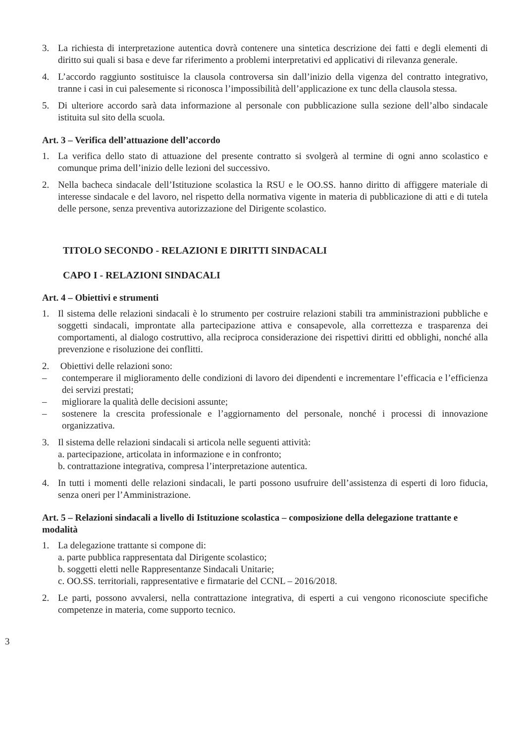3. La richiesta di interpretazione autentica dovrà contenere una sintetica descrizione dei fatti e degli elementi di diritto sui quali si basa e deve far riferimento a problemi interpretativi ed applicativi di rilevanza generale.
4. L’accordo raggiunto sostituisce la clausola controversa sin dall’inizio della vigenza del contratto integrativo, tranne i casi in cui palesemente si riconosca l’impossibilità dell’applicazione ex tunc della clausola stessa.
5. Di ulteriore accordo sarà data informazione al personale con pubblicazione sulla sezione dell’albo sindacale istituita sul sito della scuola.
Art. 3 – Verifica dell’attuazione dell’accordo
1. La verifica dello stato di attuazione del presente contratto si svolgerà al termine di ogni anno scolastico e comunque prima dell’inizio delle lezioni del successivo.
2. Nella bacheca sindacale dell’Istituzione scolastica la RSU e le OO.SS. hanno diritto di affiggere materiale di interesse sindacale e del lavoro, nel rispetto della normativa vigente in materia di pubblicazione di atti e di tutela delle persone, senza preventiva autorizzazione del Dirigente scolastico.
TITOLO SECONDO - RELAZIONI E DIRITTI SINDACALI
CAPO I - RELAZIONI SINDACALI
Art. 4 – Obiettivi e strumenti
1. Il sistema delle relazioni sindacali è lo strumento per costruire relazioni stabili tra amministrazioni pubbliche e soggetti sindacali, improntate alla partecipazione attiva e consapevole, alla correttezza e trasparenza dei comportamenti, al dialogo costruttivo, alla reciproca considerazione dei rispettivi diritti ed obblighi, nonché alla prevenzione e risoluzione dei conflitti.
2. Obiettivi delle relazioni sono:
– contemperare il miglioramento delle condizioni di lavoro dei dipendenti e incrementare l’efficacia e l’efficienza dei servizi prestati;
– migliorare la qualità delle decisioni assunte;
– sostenere la crescita professionale e l’aggiornamento del personale, nonché i processi di innovazione organizzativa.
3. Il sistema delle relazioni sindacali si articola nelle seguenti attività:
a. partecipazione, articolata in informazione e in confronto;
b. contrattazione integrativa, compresa l’interpretazione autentica.
4. In tutti i momenti delle relazioni sindacali, le parti possono usufruire dell’assistenza di esperti di loro fiducia, senza oneri per l’Amministrazione.
Art. 5 – Relazioni sindacali a livello di Istituzione scolastica – composizione della delegazione trattante e modalità
1. La delegazione trattante si compone di:
a. parte pubblica rappresentata dal Dirigente scolastico;
b. soggetti eletti nelle Rappresentanze Sindacali Unitarie;
c. OO.SS. territoriali, rappresentative e firmatarie del CCNL – 2016/2018.
2. Le parti, possono avvalersi, nella contrattazione integrativa, di esperti a cui vengono riconosciute specifiche competenze in materia, come supporto tecnico.
3